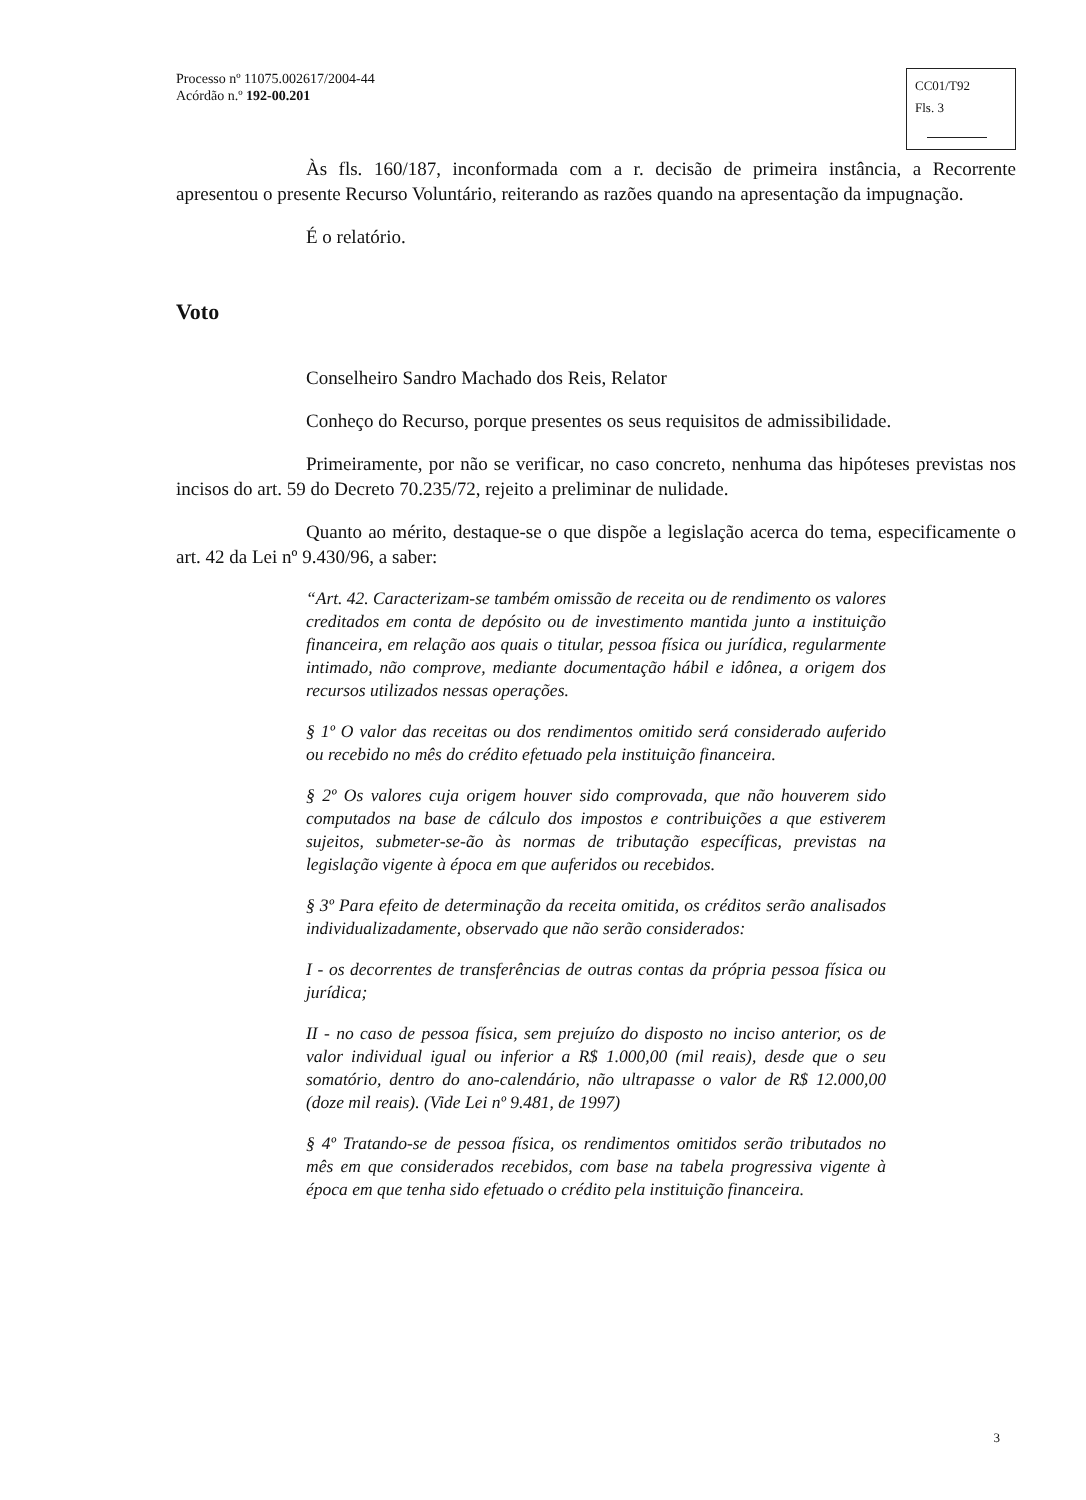Processo nº 11075.002617/2004-44
Acórdão n.º 192-00.201
CC01/T92
Fls. 3
Às fls. 160/187, inconformada com a r. decisão de primeira instância, a Recorrente apresentou o presente Recurso Voluntário, reiterando as razões quando na apresentação da impugnação.
É o relatório.
Voto
Conselheiro Sandro Machado dos Reis, Relator
Conheço do Recurso, porque presentes os seus requisitos de admissibilidade.
Primeiramente, por não se verificar, no caso concreto, nenhuma das hipóteses previstas nos incisos do art. 59 do Decreto 70.235/72, rejeito a preliminar de nulidade.
Quanto ao mérito, destaque-se o que dispõe a legislação acerca do tema, especificamente o art. 42 da Lei nº 9.430/96, a saber:
“Art. 42. Caracterizam-se também omissão de receita ou de rendimento os valores creditados em conta de depósito ou de investimento mantida junto a instituição financeira, em relação aos quais o titular, pessoa física ou jurídica, regularmente intimado, não comprove, mediante documentação hábil e idônea, a origem dos recursos utilizados nessas operações.
§ 1º O valor das receitas ou dos rendimentos omitido será considerado auferido ou recebido no mês do crédito efetuado pela instituição financeira.
§ 2º Os valores cuja origem houver sido comprovada, que não houverem sido computados na base de cálculo dos impostos e contribuições a que estiverem sujeitos, submeter-se-ão às normas de tributação específicas, previstas na legislação vigente à época em que auferidos ou recebidos.
§ 3º Para efeito de determinação da receita omitida, os créditos serão analisados individualizadamente, observado que não serão considerados:
I - os decorrentes de transferências de outras contas da própria pessoa física ou jurídica;
II - no caso de pessoa física, sem prejuízo do disposto no inciso anterior, os de valor individual igual ou inferior a R$ 1.000,00 (mil reais), desde que o seu somatório, dentro do ano-calendário, não ultrapasse o valor de R$ 12.000,00 (doze mil reais). (Vide Lei nº 9.481, de 1997)
§ 4º Tratando-se de pessoa física, os rendimentos omitidos serão tributados no mês em que considerados recebidos, com base na tabela progressiva vigente à época em que tenha sido efetuado o crédito pela instituição financeira.
3